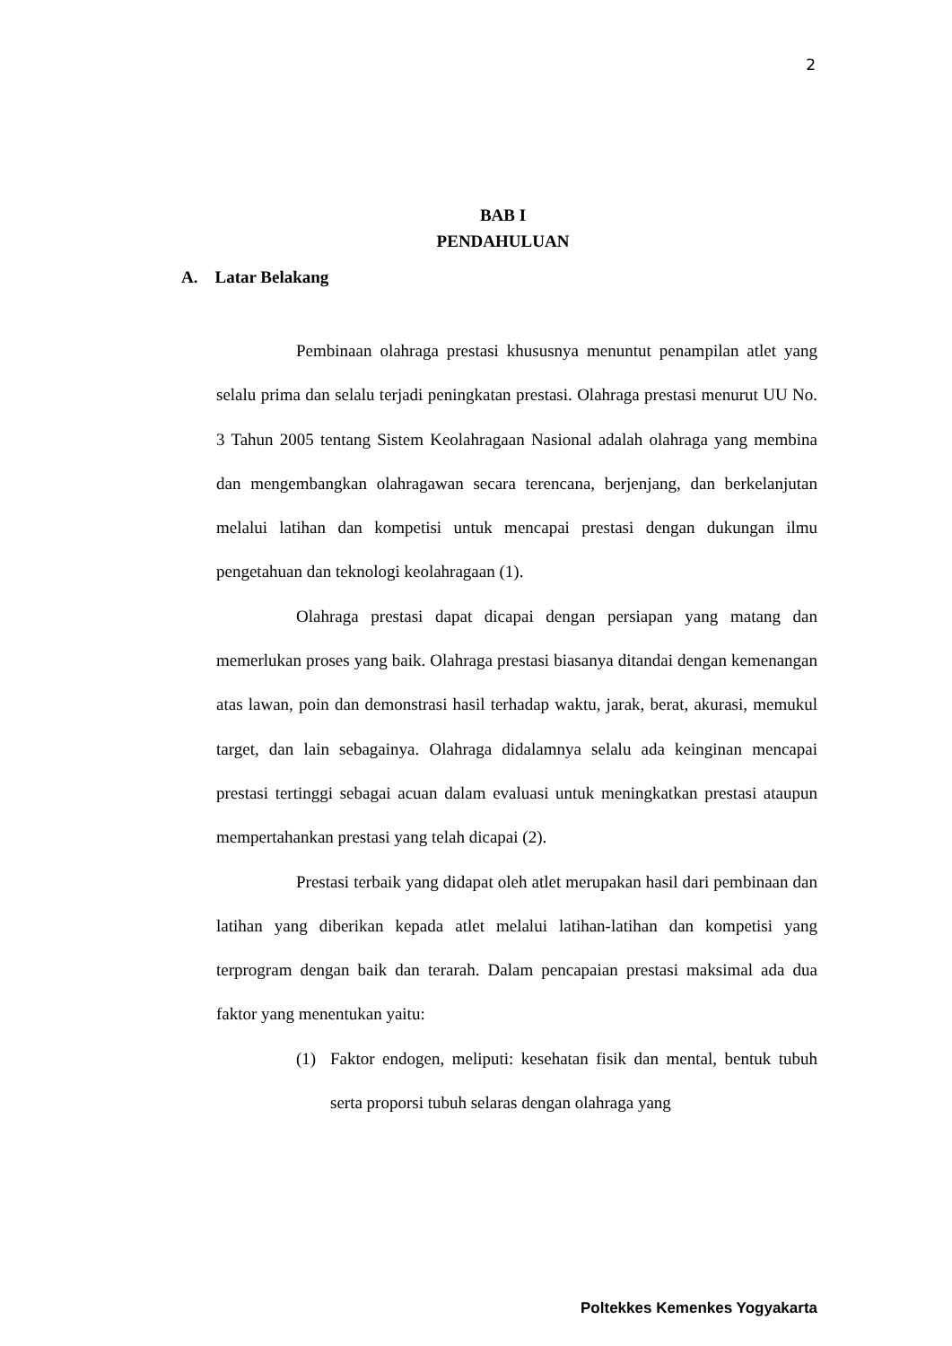2
BAB I
PENDAHULUAN
A. Latar Belakang
Pembinaan olahraga prestasi khususnya menuntut penampilan atlet yang selalu prima dan selalu terjadi peningkatan prestasi. Olahraga prestasi menurut UU No. 3 Tahun 2005 tentang Sistem Keolahragaan Nasional adalah olahraga yang membina dan mengembangkan olahragawan secara terencana, berjenjang, dan berkelanjutan melalui latihan dan kompetisi untuk mencapai prestasi dengan dukungan ilmu pengetahuan dan teknologi keolahragaan (1).
Olahraga prestasi dapat dicapai dengan persiapan yang matang dan memerlukan proses yang baik. Olahraga prestasi biasanya ditandai dengan kemenangan atas lawan, poin dan demonstrasi hasil terhadap waktu, jarak, berat, akurasi, memukul target, dan lain sebagainya. Olahraga didalamnya selalu ada keinginan mencapai prestasi tertinggi sebagai acuan dalam evaluasi untuk meningkatkan prestasi ataupun mempertahankan prestasi yang telah dicapai (2).
Prestasi terbaik yang didapat oleh atlet merupakan hasil dari pembinaan dan latihan yang diberikan kepada atlet melalui latihan-latihan dan kompetisi yang terprogram dengan baik dan terarah. Dalam pencapaian prestasi maksimal ada dua faktor yang menentukan yaitu:
(1) Faktor endogen, meliputi: kesehatan fisik dan mental, bentuk tubuh serta proporsi tubuh selaras dengan olahraga yang
Poltekkes Kemenkes Yogyakarta